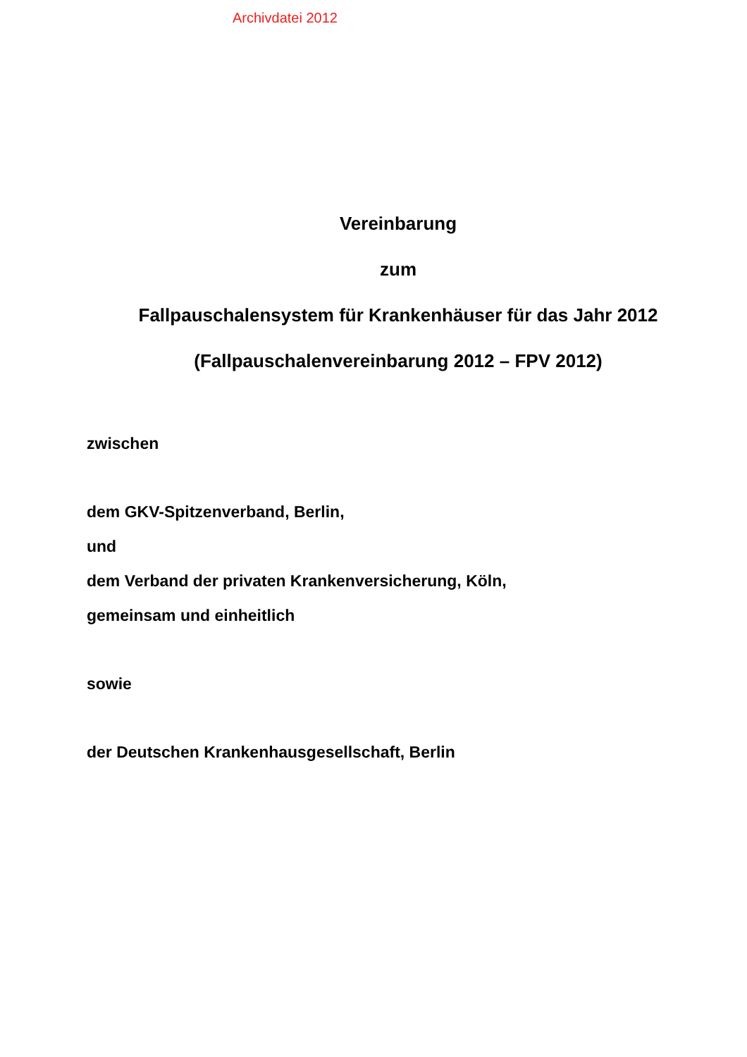Archivdatei 2012
Vereinbarung
zum
Fallpauschalensystem für Krankenhäuser für das Jahr 2012
(Fallpauschalenvereinbarung 2012 – FPV 2012)
zwischen
dem GKV-Spitzenverband, Berlin,
und
dem Verband der privaten Krankenversicherung, Köln,
gemeinsam und einheitlich
sowie
der Deutschen Krankenhausgesellschaft, Berlin